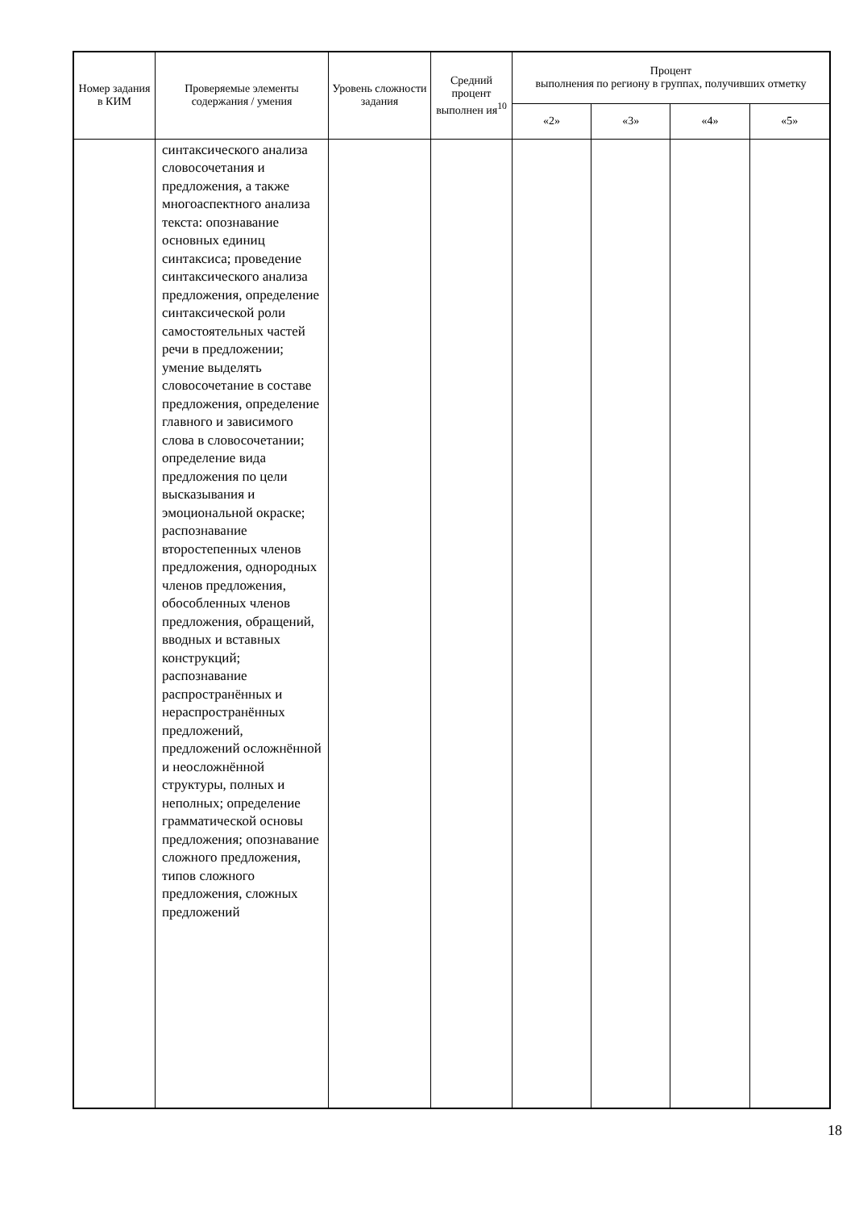| Номер задания в КИМ | Проверяемые элементы содержания / умения | Уровень сложности задания | Средний процент выполнен ия<sup>10</sup> | Процент выполнения по региону в группах, получивших отметку | | | |
| --- | --- | --- | --- | --- | --- | --- | --- |
| | | | | «2» | «3» | «4» | «5» |
| | синтаксического анализа словосочетания и предложения, а также многоаспектного анализа текста: опознавание основных единиц синтаксиса; проведение синтаксического анализа предложения, определение синтаксической роли самостоятельных частей речи в предложении; умение выделять словосочетание в составе предложения, определение главного и зависимого слова в словосочетании; определение вида предложения по цели высказывания и эмоциональной окраске; распознавание второстепенных членов предложения, однородных членов предложения, обособленных членов предложения, обращений, вводных и вставных конструкций; распознавание распространённых и нераспространённых предложений, предложений осложнённой и неосложнённой структуры, полных и неполных; определение грамматической основы предложения; опознавание сложного предложения, типов сложного предложения, сложных предложений | | | | | | |
18